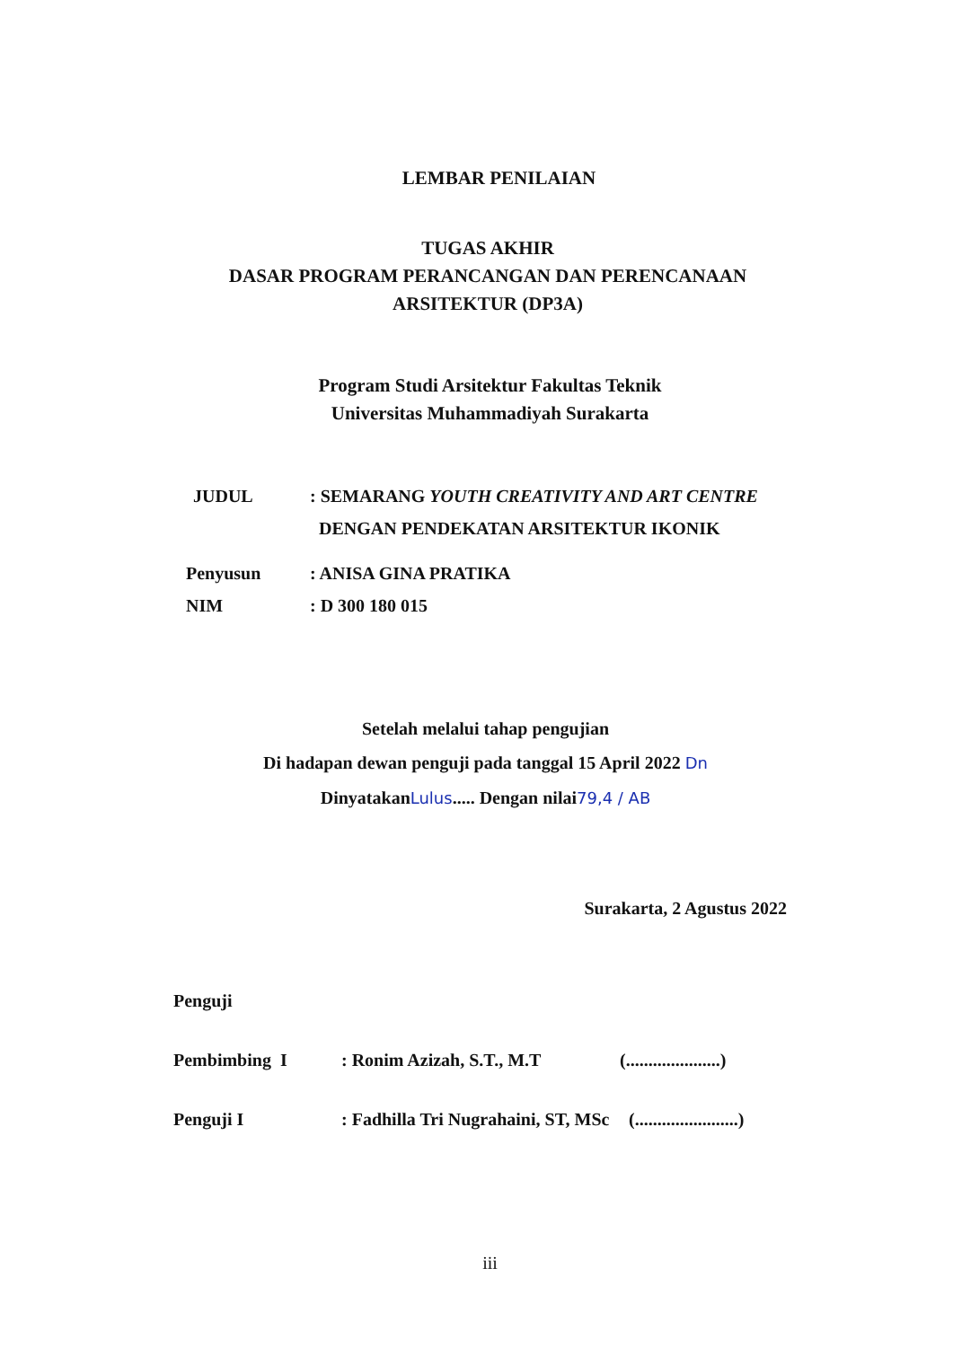LEMBAR PENILAIAN
TUGAS AKHIR
DASAR PROGRAM PERANCANGAN DAN PERENCANAAN
ARSITEKTUR (DP3A)
Program Studi Arsitektur Fakultas Teknik
Universitas Muhammadiyah Surakarta
JUDUL : SEMARANG YOUTH CREATIVITY AND ART CENTRE
DENGAN PENDEKATAN ARSITEKTUR IKONIK
Penyusun : ANISA GINA PRATIKA
NIM : D 300 180 015
Setelah melalui tahap pengujian
Di hadapan dewan penguji pada tanggal 15 April 2022 Dn
DinyatakanLulus..... Dengan nilai79,4 / AB
Surakarta, 2 Agustus 2022
Penguji
Pembimbing I : Ronim Azizah, S.T., M.T (.....................)
Penguji I : Fadhilla Tri Nugrahaini, ST, MSc
(.......................)
iii